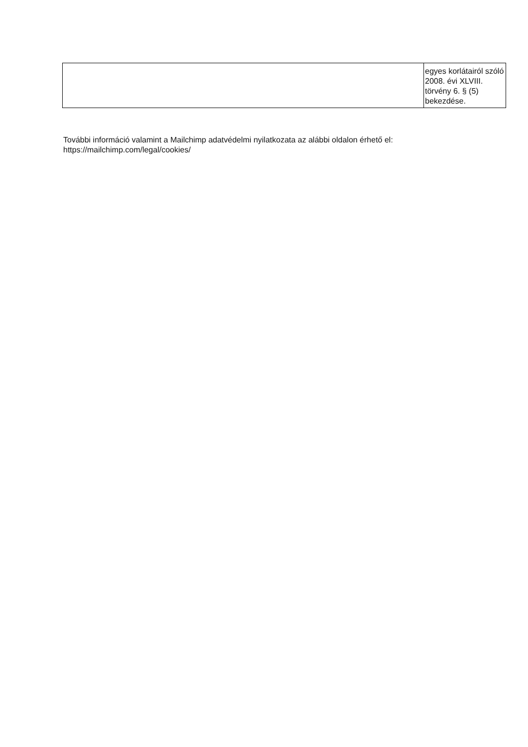| | egyes korlátairól szóló 2008. évi XLVIII. törvény 6. § (5) bekezdése. |
További információ valamint a Mailchimp adatvédelmi nyilatkozata az alábbi oldalon érhető el: https://mailchimp.com/legal/cookies/